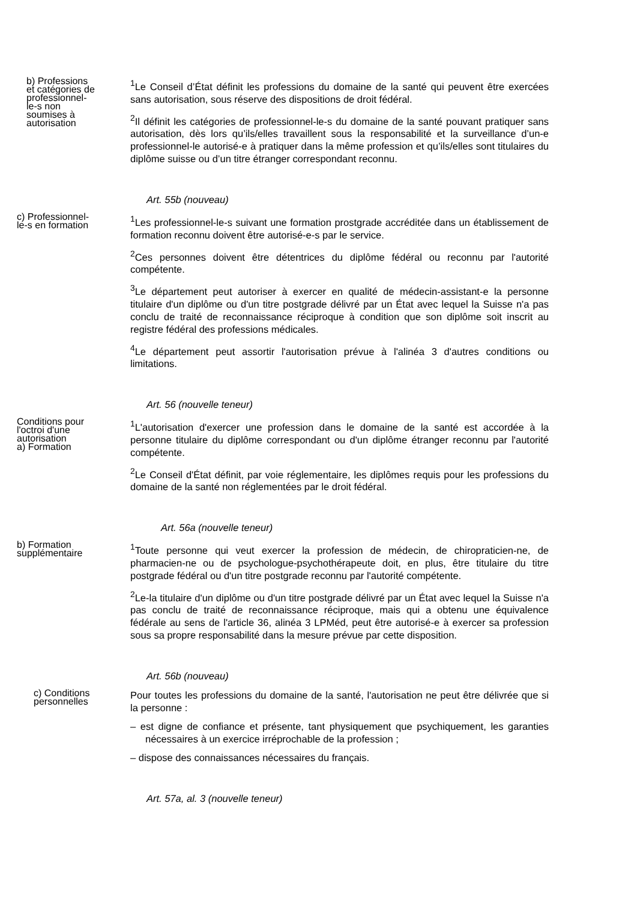b) Professions et catégories de professionnel-le-s non soumises à autorisation
<sup>1</sup> Le Conseil d’État définit les professions du domaine de la santé qui peuvent être exercées sans autorisation, sous réserve des dispositions de droit fédéral.
<sup>2</sup> Il définit les catégories de professionnel-le-s du domaine de la santé pouvant pratiquer sans autorisation, dès lors qu’ils/elles travaillent sous la responsabilité et la surveillance d’un-e professionnel-le autorisé-e à pratiquer dans la même profession et qu’ils/elles sont titulaires du diplôme suisse ou d’un titre étranger correspondant reconnu.
Art. 55b (nouveau)
c) Professionnel-le-s en formation
<sup>1</sup> Les professionnel-le-s suivant une formation prostgrade accréditée dans un établissement de formation reconnu doivent être autorisé-e-s par le service.
<sup>2</sup> Ces personnes doivent être détentrices du diplôme fédéral ou reconnu par l'autorité compétente.
<sup>3</sup> Le département peut autoriser à exercer en qualité de médecin-assistant-e la personne titulaire d'un diplôme ou d'un titre postgrade délivré par un État avec lequel la Suisse n'a pas conclu de traité de reconnaissance réciproque à condition que son diplôme soit inscrit au registre fédéral des professions médicales.
<sup>4</sup> Le département peut assortir l'autorisation prévue à l'alinéa 3 d'autres conditions ou limitations.
Art. 56 (nouvelle teneur)
Conditions pour l'octroi d'une autorisation
a) Formation
<sup>1</sup> L'autorisation d'exercer une profession dans le domaine de la santé est accordée à la personne titulaire du diplôme correspondant ou d'un diplôme étranger reconnu par l'autorité compétente.
<sup>2</sup> Le Conseil d'État définit, par voie réglementaire, les diplômes requis pour les professions du domaine de la santé non réglementées par le droit fédéral.
Art. 56a (nouvelle teneur)
b) Formation supplémentaire
<sup>1</sup> Toute personne qui veut exercer la profession de médecin, de chiropraticien-ne, de pharmacien-ne ou de psychologue-psychothérapeute doit, en plus, être titulaire du titre postgrade fédéral ou d'un titre postgrade reconnu par l'autorité compétente.
<sup>2</sup> Le-la titulaire d'un diplôme ou d'un titre postgrade délivré par un État avec lequel la Suisse n'a pas conclu de traité de reconnaissance réciproque, mais qui a obtenu une équivalence fédérale au sens de l'article 36, alinéa 3 LPMéd, peut être autorisé-e à exercer sa profession sous sa propre responsabilité dans la mesure prévue par cette disposition.
Art. 56b (nouveau)
c) Conditions personnelles
Pour toutes les professions du domaine de la santé, l'autorisation ne peut être délivrée que si la personne :
– est digne de confiance et présente, tant physiquement que psychiquement, les garanties nécessaires à un exercice irréprochable de la profession ;
– dispose des connaissances nécessaires du français.
Art. 57a, al. 3 (nouvelle teneur)